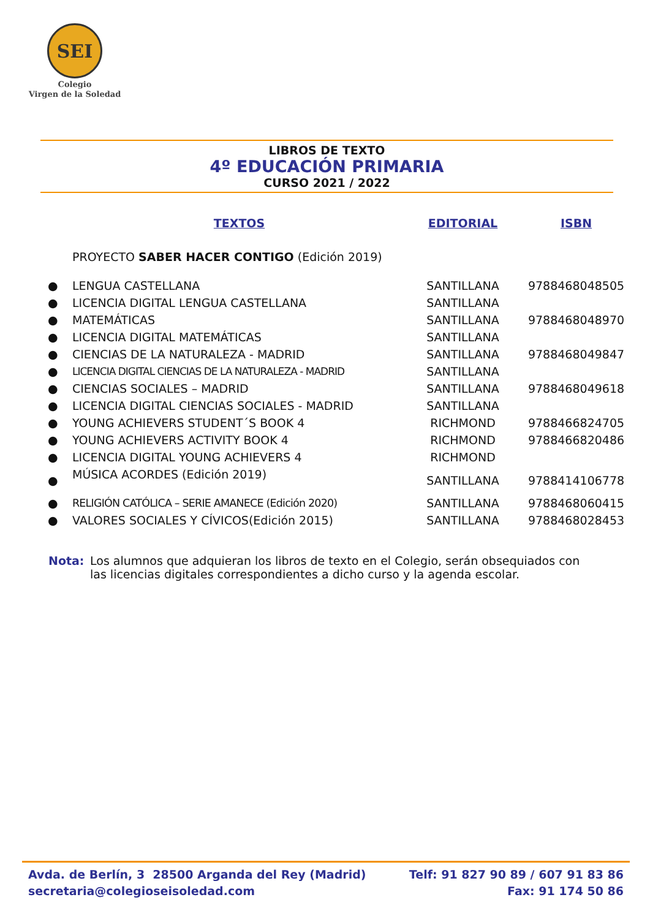SEI
Colegio
Virgen de la Soledad
LIBROS DE TEXTO
4º EDUCACIÓN PRIMARIA
CURSO 2021 / 2022
| | TEXTOS | EDITORIAL | ISBN |
| --- | --- | --- | --- |
| | PROYECTO SABER HACER CONTIGO (Edición 2019) | | |
| ● | LENGUA CASTELLANA | SANTILLANA | 9788468048505 |
| ● | LICENCIA DIGITAL LENGUA CASTELLANA | SANTILLANA | |
| ● | MATEMÁTICAS | SANTILLANA | 9788468048970 |
| ● | LICENCIA DIGITAL MATEMÁTICAS | SANTILLANA | |
| ● | CIENCIAS DE LA NATURALEZA - MADRID | SANTILLANA | 9788468049847 |
| ● | LICENCIA DIGITAL CIENCIAS DE LA NATURALEZA - MADRID | SANTILLANA | |
| ● | CIENCIAS SOCIALES – MADRID | SANTILLANA | 9788468049618 |
| ● | LICENCIA DIGITAL CIENCIAS SOCIALES - MADRID | SANTILLANA | |
| ● | YOUNG ACHIEVERS STUDENT´S BOOK 4 | RICHMOND | 9788466824705 |
| ● | YOUNG ACHIEVERS ACTIVITY BOOK 4 | RICHMOND | 9788466820486 |
| ● | LICENCIA DIGITAL YOUNG ACHIEVERS 4 | RICHMOND | |
| ● | MÚSICA ACORDES (Edición 2019) | SANTILLANA | 9788414106778 |
| ● | RELIGIÓN CATÓLICA – SERIE AMANECE (Edición 2020) | SANTILLANA | 9788468060415 |
| ● | VALORES SOCIALES Y CÍVICOS(Edición 2015) | SANTILLANA | 9788468028453 |
Nota: Los alumnos que adquieran los libros de texto en el Colegio, serán obsequiados con las licencias digitales correspondientes a dicho curso y la agenda escolar.
Avda. de Berlín, 3 28500 Arganda del Rey (Madrid)
secretaria@colegioseisoledad.com
Telf: 91 827 90 89 / 607 91 83 86
Fax: 91 174 50 86